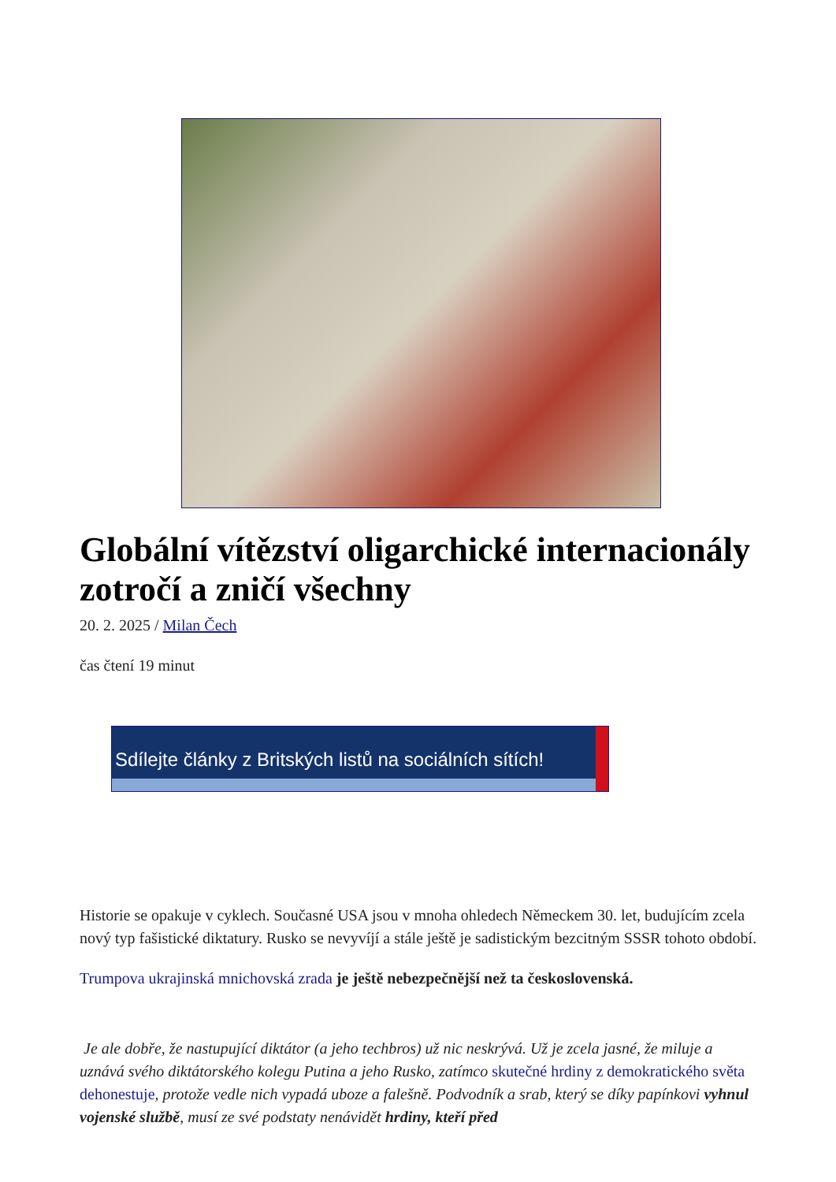Globální vítězství oligarchické internacionály zotročí a zničí všechny
20. 2. 2025 / Milan Čech
čas čtení 19 minut
Sdílejte články z Britských listů na sociálních sítích!
Historie se opakuje v cyklech. Současné USA jsou v mnoha ohledech Německem 30. let, budujícím zcela nový typ fašistické diktatury. Rusko se nevyvíjí a stále ještě je sadistickým bezcitným SSSR tohoto období.
Trumpova ukrajinská mnichovská zrada je ještě nebezpečnější než ta československá.
Je ale dobře, že nastupující diktátor (a jeho techbros) už nic neskrývá. Už je zcela jasné, že miluje a uznává svého diktátorského kolegu Putina a jeho Rusko, zatímco skutečné hrdiny z demokratického světa dehonestuje, protože vedle nich vypadá uboze a falešně. Podvodník a srab, který se díky papínkovi vyhnul vojenské službě, musí ze své podstaty nenávidět hrdiny, kteří před